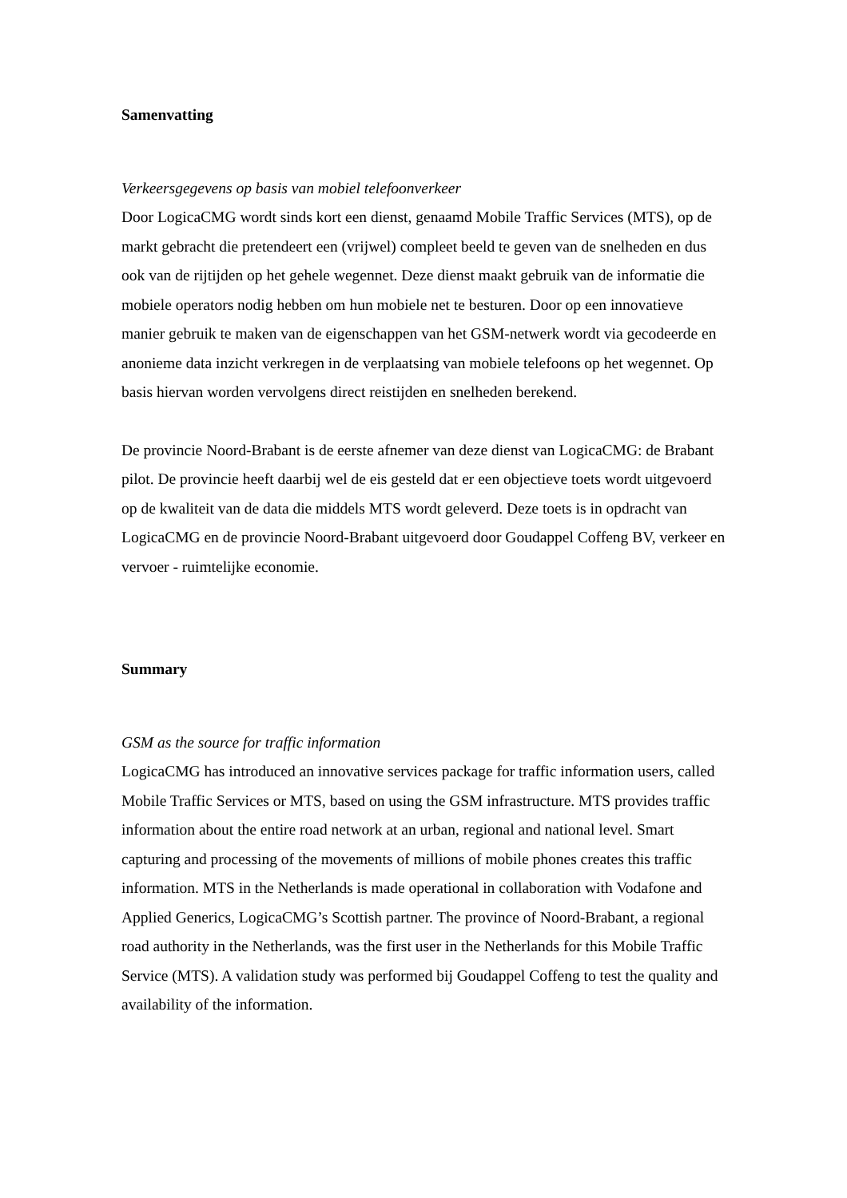Samenvatting
Verkeersgegevens op basis van mobiel telefoonverkeer
Door LogicaCMG wordt sinds kort een dienst, genaamd Mobile Traffic Services (MTS), op de markt gebracht die pretendeert een (vrijwel) compleet beeld te geven van de snelheden en dus ook van de rijtijden op het gehele wegennet. Deze dienst maakt gebruik van de informatie die mobiele operators nodig hebben om hun mobiele net te besturen. Door op een innovatieve manier gebruik te maken van de eigenschappen van het GSM-netwerk wordt via gecodeerde en anonieme data inzicht verkregen in de verplaatsing van mobiele telefoons op het wegennet. Op basis hiervan worden vervolgens direct reistijden en snelheden berekend.
De provincie Noord-Brabant is de eerste afnemer van deze dienst van LogicaCMG: de Brabant pilot. De provincie heeft daarbij wel de eis gesteld dat er een objectieve toets wordt uitgevoerd op de kwaliteit van de data die middels MTS wordt geleverd. Deze toets is in opdracht van LogicaCMG en de provincie Noord-Brabant uitgevoerd door Goudappel Coffeng BV, verkeer en vervoer - ruimtelijke economie.
Summary
GSM as the source for traffic information
LogicaCMG has introduced an innovative services package for traffic information users, called Mobile Traffic Services or MTS, based on using the GSM infrastructure. MTS provides traffic information about the entire road network at an urban, regional and national level. Smart capturing and processing of the movements of millions of mobile phones creates this traffic information. MTS in the Netherlands is made operational in collaboration with Vodafone and Applied Generics, LogicaCMG’s Scottish partner. The province of Noord-Brabant, a regional road authority in the Netherlands, was the first user in the Netherlands for this Mobile Traffic Service (MTS). A validation study was performed bij Goudappel Coffeng to test the quality and availability of the information.